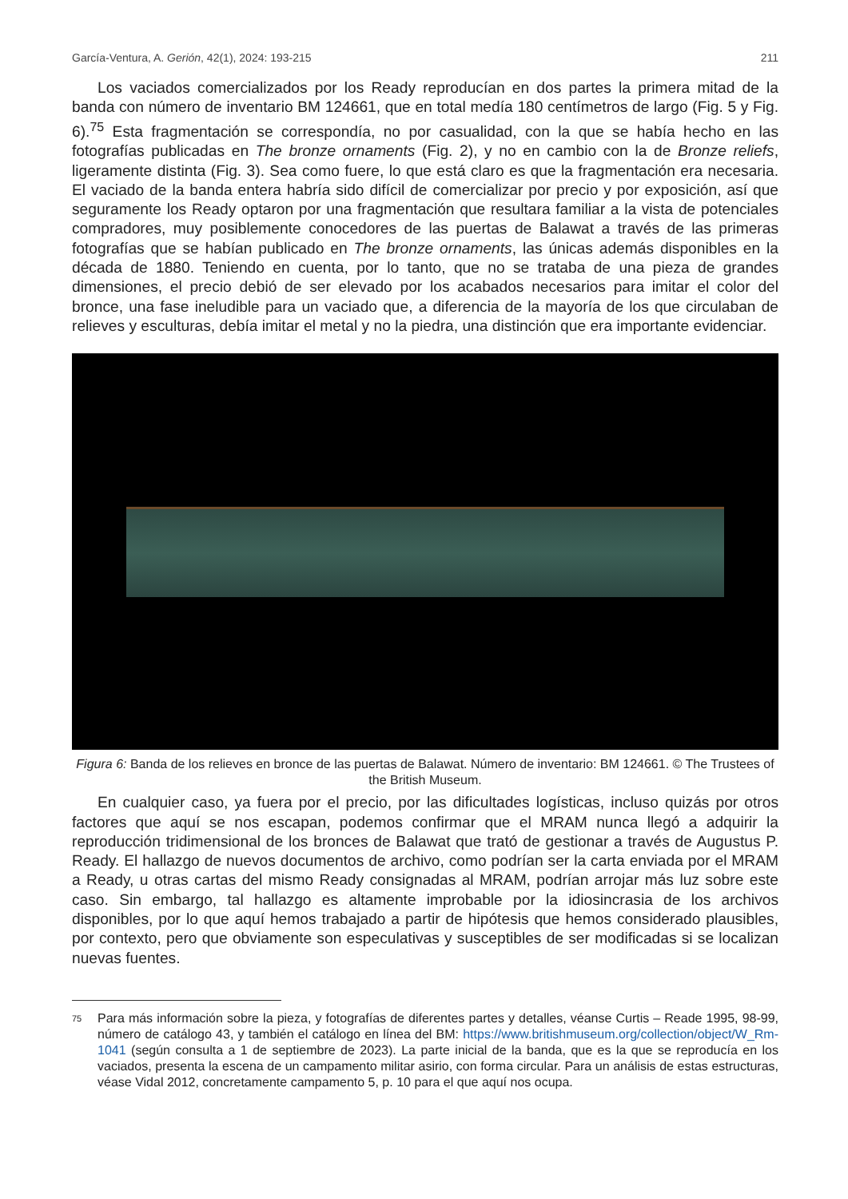García-Ventura, A. Gerión, 42(1), 2024: 193-215 211
Los vaciados comercializados por los Ready reproducían en dos partes la primera mitad de la banda con número de inventario BM 124661, que en total medía 180 centímetros de largo (Fig. 5 y Fig. 6).<sup>75</sup> Esta fragmentación se correspondía, no por casualidad, con la que se había hecho en las fotografías publicadas en The bronze ornaments (Fig. 2), y no en cambio con la de Bronze reliefs, ligeramente distinta (Fig. 3). Sea como fuere, lo que está claro es que la fragmentación era necesaria. El vaciado de la banda entera habría sido difícil de comercializar por precio y por exposición, así que seguramente los Ready optaron por una fragmentación que resultara familiar a la vista de potenciales compradores, muy posiblemente conocedores de las puertas de Balawat a través de las primeras fotografías que se habían publicado en The bronze ornaments, las únicas además disponibles en la década de 1880. Teniendo en cuenta, por lo tanto, que no se trataba de una pieza de grandes dimensiones, el precio debió de ser elevado por los acabados necesarios para imitar el color del bronce, una fase ineludible para un vaciado que, a diferencia de la mayoría de los que circulaban de relieves y esculturas, debía imitar el metal y no la piedra, una distinción que era importante evidenciar.
Figura 6: Banda de los relieves en bronce de las puertas de Balawat. Número de inventario: BM 124661. © The Trustees of the British Museum.
En cualquier caso, ya fuera por el precio, por las dificultades logísticas, incluso quizás por otros factores que aquí se nos escapan, podemos confirmar que el MRAM nunca llegó a adquirir la reproducción tridimensional de los bronces de Balawat que trató de gestionar a través de Augustus P. Ready. El hallazgo de nuevos documentos de archivo, como podrían ser la carta enviada por el MRAM a Ready, u otras cartas del mismo Ready consignadas al MRAM, podrían arrojar más luz sobre este caso. Sin embargo, tal hallazgo es altamente improbable por la idiosincrasia de los archivos disponibles, por lo que aquí hemos trabajado a partir de hipótesis que hemos considerado plausibles, por contexto, pero que obviamente son especulativas y susceptibles de ser modificadas si se localizan nuevas fuentes.
<sup>75</sup>
Para más información sobre la pieza, y fotografías de diferentes partes y detalles, véanse Curtis – Reade 1995, 98-99, número de catálogo 43, y también el catálogo en línea del BM: https://www.britishmuseum.org/collection/object/W_Rm-1041 (según consulta a 1 de septiembre de 2023). La parte inicial de la banda, que es la que se reproducía en los vaciados, presenta la escena de un campamento militar asirio, con forma circular. Para un análisis de estas estructuras, véase Vidal 2012, concretamente campamento 5, p. 10 para el que aquí nos ocupa.